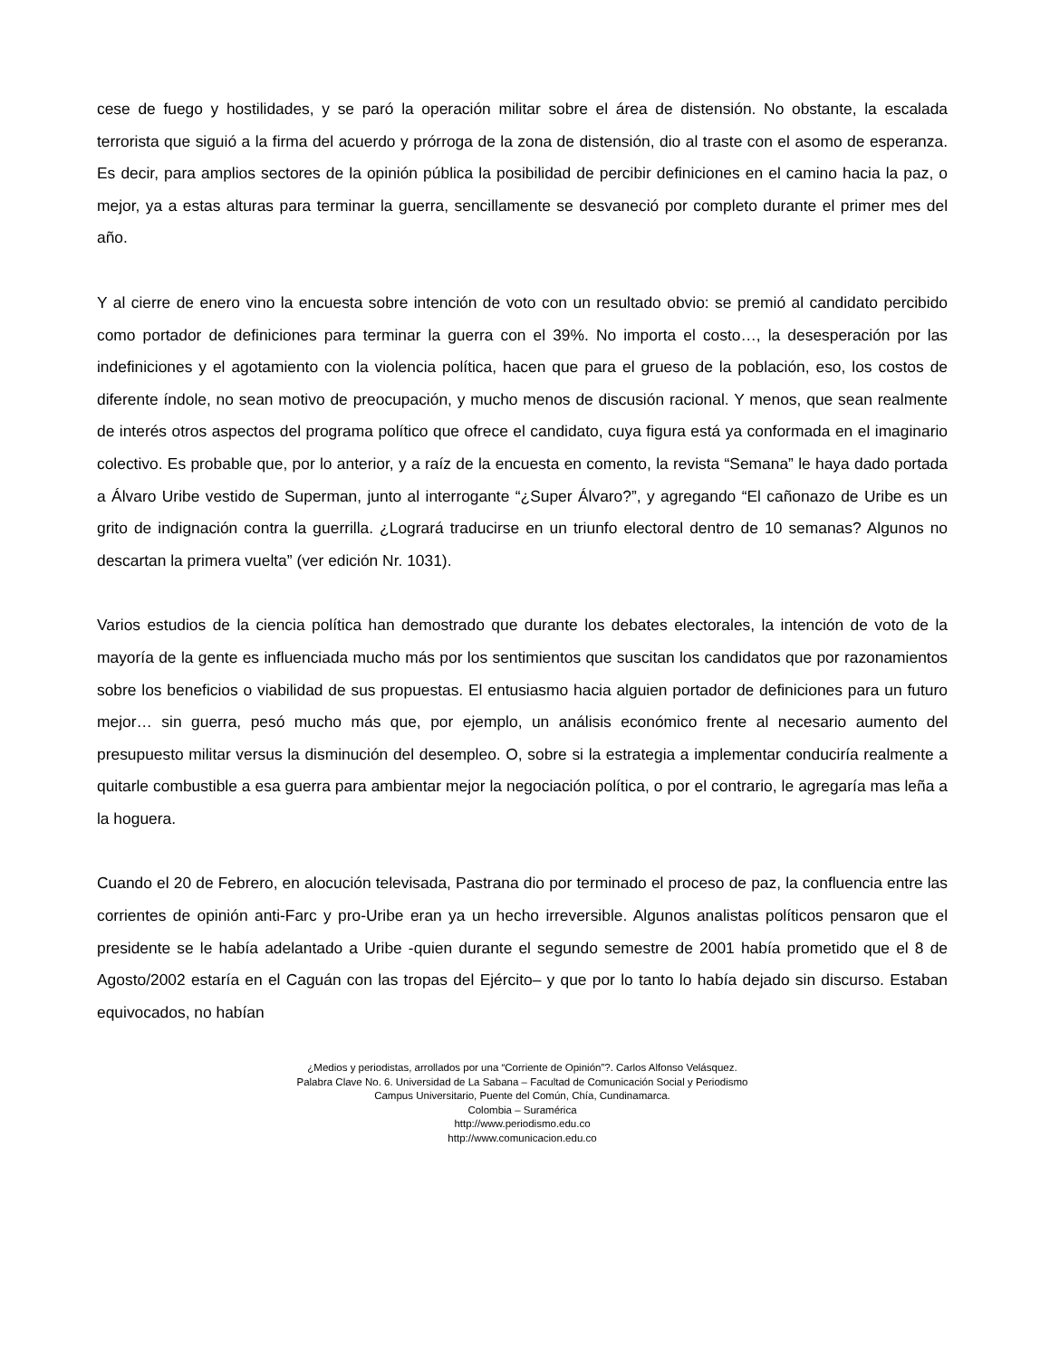cese de fuego y hostilidades, y se paró la operación militar sobre el área de distensión. No obstante, la escalada terrorista que siguió a la firma del acuerdo y prórroga de la zona de distensión, dio al traste con el asomo de esperanza. Es decir, para amplios sectores de la opinión pública la posibilidad de percibir definiciones en el camino hacia la paz, o mejor, ya a estas alturas para terminar la guerra, sencillamente se desvaneció por completo durante el primer mes del año.
Y al cierre de enero vino la encuesta sobre intención de voto con un resultado obvio: se premió al candidato percibido como portador de definiciones para terminar la guerra con el 39%. No importa el costo…, la desesperación por las indefiniciones y el agotamiento con la violencia política, hacen que para el grueso de la población, eso, los costos de diferente índole, no sean motivo de preocupación, y mucho menos de discusión racional. Y menos, que sean realmente de interés otros aspectos del programa político que ofrece el candidato, cuya figura está ya conformada en el imaginario colectivo. Es probable que, por lo anterior, y a raíz de la encuesta en comento, la revista “Semana” le haya dado portada a Álvaro Uribe vestido de Superman, junto al interrogante “¿Super Álvaro?”, y agregando “El cañonazo de Uribe es un grito de indignación contra la guerrilla. ¿Logrará traducirse en un triunfo electoral dentro de 10 semanas? Algunos no descartan la primera vuelta” (ver edición Nr. 1031).
Varios estudios de la ciencia política han demostrado que durante los debates electorales, la intención de voto de la mayoría de la gente es influenciada mucho más por los sentimientos que suscitan los candidatos que por razonamientos sobre los beneficios o viabilidad de sus propuestas. El entusiasmo hacia alguien portador de definiciones para un futuro mejor… sin guerra, pesó mucho más que, por ejemplo, un análisis económico frente al necesario aumento del presupuesto militar versus la disminución del desempleo. O, sobre si la estrategia a implementar conduciría realmente a quitarle combustible a esa guerra para ambientar mejor la negociación política, o por el contrario, le agregaría mas leña a la hoguera.
Cuando el 20 de Febrero, en alocución televisada, Pastrana dio por terminado el proceso de paz, la confluencia entre las corrientes de opinión anti-Farc y pro-Uribe eran ya un hecho irreversible. Algunos analistas políticos pensaron que el presidente se le había adelantado a Uribe -quien durante el segundo semestre de 2001 había prometido que el 8 de Agosto/2002 estaría en el Caguán con las tropas del Ejército– y que por lo tanto lo había dejado sin discurso. Estaban equivocados, no habían
¿Medios y periodistas, arrollados por una “Corriente de Opinión”?. Carlos Alfonso Velásquez.
Palabra Clave No. 6. Universidad de La Sabana – Facultad de Comunicación Social y Periodismo
Campus Universitario, Puente del Común, Chía, Cundinamarca.
Colombia – Suramérica
http://www.periodismo.edu.co
http://www.comunicacion.edu.co